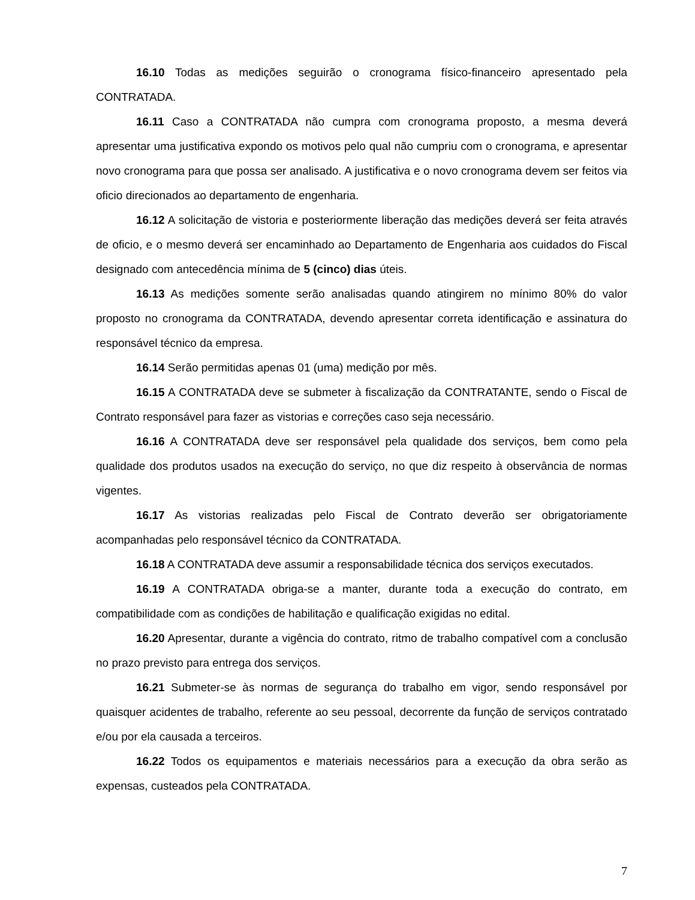16.10 Todas as medições seguirão o cronograma físico-financeiro apresentado pela CONTRATADA.
16.11 Caso a CONTRATADA não cumpra com cronograma proposto, a mesma deverá apresentar uma justificativa expondo os motivos pelo qual não cumpriu com o cronograma, e apresentar novo cronograma para que possa ser analisado. A justificativa e o novo cronograma devem ser feitos via oficio direcionados ao departamento de engenharia.
16.12 A solicitação de vistoria e posteriormente liberação das medições deverá ser feita através de oficio, e o mesmo deverá ser encaminhado ao Departamento de Engenharia aos cuidados do Fiscal designado com antecedência mínima de 5 (cinco) dias úteis.
16.13 As medições somente serão analisadas quando atingirem no mínimo 80% do valor proposto no cronograma da CONTRATADA, devendo apresentar correta identificação e assinatura do responsável técnico da empresa.
16.14 Serão permitidas apenas 01 (uma) medição por mês.
16.15 A CONTRATADA deve se submeter à fiscalização da CONTRATANTE, sendo o Fiscal de Contrato responsável para fazer as vistorias e correções caso seja necessário.
16.16 A CONTRATADA deve ser responsável pela qualidade dos serviços, bem como pela qualidade dos produtos usados na execução do serviço, no que diz respeito à observância de normas vigentes.
16.17 As vistorias realizadas pelo Fiscal de Contrato deverão ser obrigatoriamente acompanhadas pelo responsável técnico da CONTRATADA.
16.18 A CONTRATADA deve assumir a responsabilidade técnica dos serviços executados.
16.19 A CONTRATADA obriga-se a manter, durante toda a execução do contrato, em compatibilidade com as condições de habilitação e qualificação exigidas no edital.
16.20 Apresentar, durante a vigência do contrato, ritmo de trabalho compatível com a conclusão no prazo previsto para entrega dos serviços.
16.21 Submeter-se às normas de segurança do trabalho em vigor, sendo responsável por quaisquer acidentes de trabalho, referente ao seu pessoal, decorrente da função de serviços contratado e/ou por ela causada a terceiros.
16.22 Todos os equipamentos e materiais necessários para a execução da obra serão as expensas, custeados pela CONTRATADA.
7